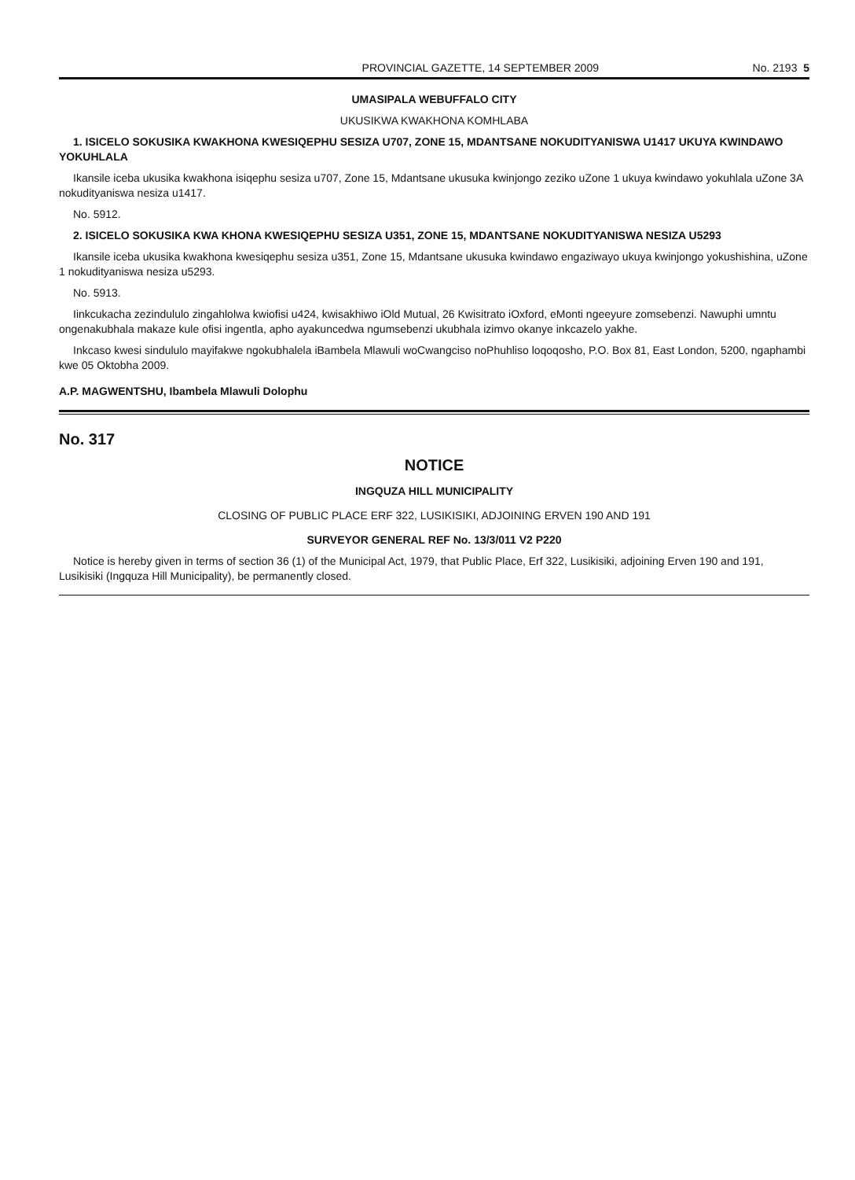PROVINCIAL GAZETTE, 14 SEPTEMBER 2009 No. 2193 5
UMASIPALA WEBUFFALO CITY
UKUSIKWA KWAKHONA KOMHLABA
1. ISICELO SOKUSIKA KWAKHONA KWESIQEPHU SESIZA U707, ZONE 15, MDANTSANE NOKUDITYANISWA U1417 UKUYA KWINDAWO YOKUHLALA
Ikansile iceba ukusika kwakhona isiqephu sesiza u707, Zone 15, Mdantsane ukusuka kwinjongo zeziko uZone 1 ukuya kwindawo yokuhlala uZone 3A nokudityaniswa nesiza u1417.
No. 5912.
2. ISICELO SOKUSIKA KWA KHONA KWESIQEPHU SESIZA U351, ZONE 15, MDANTSANE NOKUDITYANISWA NESIZA U5293
Ikansile iceba ukusika kwakhona kwesiqephu sesiza u351, Zone 15, Mdantsane ukusuka kwindawo engaziwayo ukuya kwinjongo yokushishina, uZone 1 nokudityaniswa nesiza u5293.
No. 5913.
Iinkcukacha zezindululo zingahlolwa kwiofisi u424, kwisakhiwo iOld Mutual, 26 Kwisitrato iOxford, eMonti ngeeyure zomsebenzi. Nawuphi umntu ongenakubhala makaze kule ofisi ingentla, apho ayakuncedwa ngumsebenzi ukubhala izimvo okanye inkcazelo yakhe.
Inkcaso kwesi sindululo mayifakwe ngokubhalela iBambela Mlawuli woCwangciso noPhuhliso loqoqosho, P.O. Box 81, East London, 5200, ngaphambi kwe 05 Oktobha 2009.
A.P. MAGWENTSHU, Ibambela Mlawuli Dolophu
No. 317
NOTICE
INGQUZA HILL MUNICIPALITY
CLOSING OF PUBLIC PLACE ERF 322, LUSIKISIKI, ADJOINING ERVEN 190 AND 191
SURVEYOR GENERAL REF No. 13/3/011 V2 P220
Notice is hereby given in terms of section 36 (1) of the Municipal Act, 1979, that Public Place, Erf 322, Lusikisiki, adjoining Erven 190 and 191, Lusikisiki (Ingquza Hill Municipality), be permanently closed.